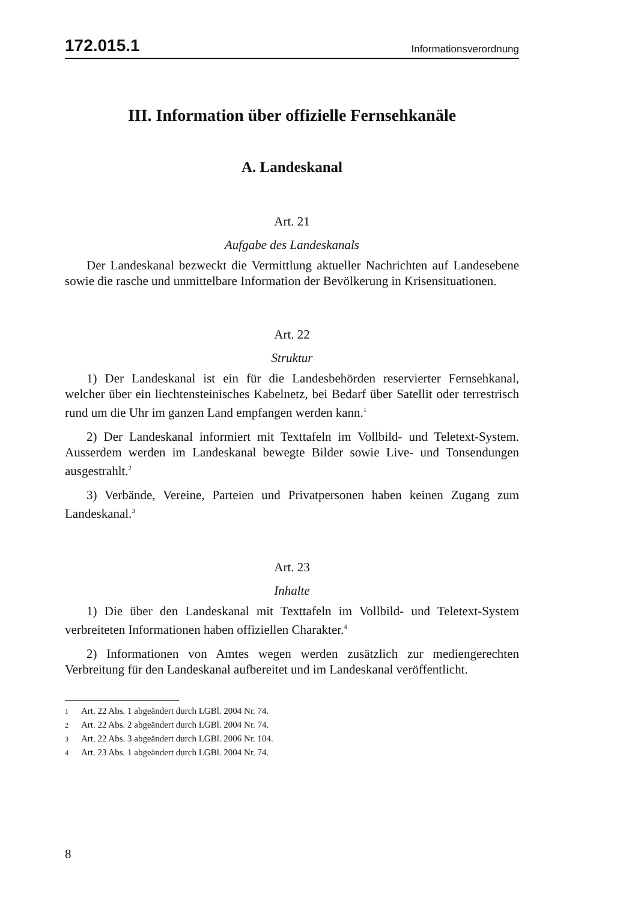172.015.1 Informationsverordnung
III. Information über offizielle Fernsehkanäle
A. Landeskanal
Art. 21
Aufgabe des Landeskanals
Der Landeskanal bezweckt die Vermittlung aktueller Nachrichten auf Landesebene sowie die rasche und unmittelbare Information der Bevölkerung in Krisensituationen.
Art. 22
Struktur
1) Der Landeskanal ist ein für die Landesbehörden reservierter Fernsehkanal, welcher über ein liechtensteinisches Kabelnetz, bei Bedarf über Satellit oder terrestrisch rund um die Uhr im ganzen Land empfangen werden kann.<sup>1</sup>
2) Der Landeskanal informiert mit Texttafeln im Vollbild- und Teletext-System. Ausserdem werden im Landeskanal bewegte Bilder sowie Live- und Tonsendungen ausgestrahlt.<sup>2</sup>
3) Verbände, Vereine, Parteien und Privatpersonen haben keinen Zugang zum Landeskanal.<sup>3</sup>
Art. 23
Inhalte
1) Die über den Landeskanal mit Texttafeln im Vollbild- und Teletext-System verbreiteten Informationen haben offiziellen Charakter.<sup>4</sup>
2) Informationen von Amtes wegen werden zusätzlich zur mediengerechten Verbreitung für den Landeskanal aufbereitet und im Landeskanal veröffentlicht.
1 Art. 22 Abs. 1 abgeändert durch LGBl. 2004 Nr. 74.
2 Art. 22 Abs. 2 abgeändert durch LGBl. 2004 Nr. 74.
3 Art. 22 Abs. 3 abgeändert durch LGBl. 2006 Nr. 104.
4 Art. 23 Abs. 1 abgeändert durch LGBl. 2004 Nr. 74.
8